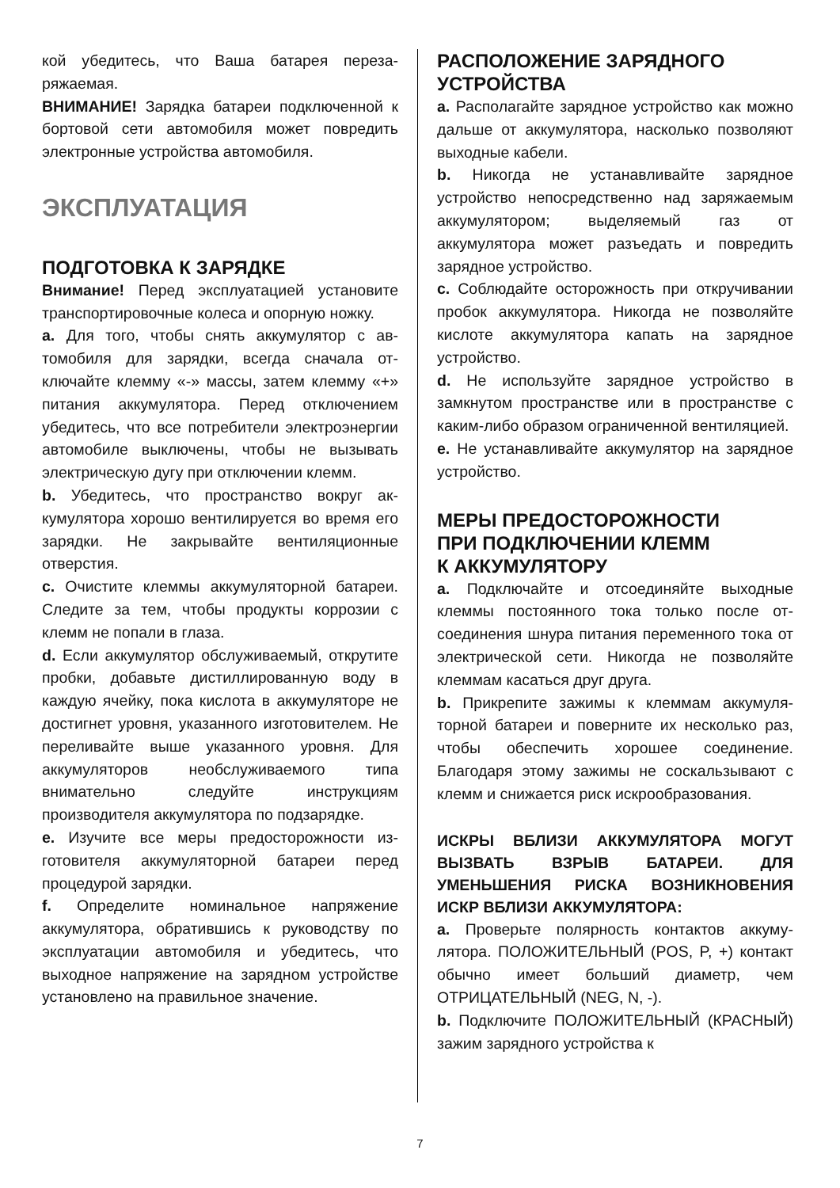кой убедитесь, что Ваша батарея переза­ряжаемая.
ВНИМАНИЕ! Зарядка батареи подключен­ной к бортовой сети автомобиля может по­вредить электронные устройства автомоби­ля.
ЭКСПЛУАТАЦИЯ
ПОДГОТОВКА К ЗАРЯДКЕ
Внимание! Перед эксплуатацией установи­те транспортировочные колеса и опорную ножку.
a. Для того, чтобы снять аккумулятор с ав­томобиля для зарядки, всегда сначала от­ключайте клемму «-» массы, затем клемму «+» питания аккумулятора. Перед отключе­нием убедитесь, что все потребители элек­троэнергии автомобиле выключены, чтобы не вызывать электрическую дугу при отклю­чении клемм.
b. Убедитесь, что пространство вокруг ак­кумулятора хорошо вентилируется во время его зарядки. Не закрывайте вентиляцион­ные отверстия.
c. Очистите клеммы аккумуляторной бата­реи. Следите за тем, чтобы продукты кор­розии с клемм не попали в глаза.
d. Если аккумулятор обслуживаемый, откру­тите пробки, добавьте дистиллированную воду в каждую ячейку, пока кислота в акку­муляторе не достигнет уровня, указанного изготовителем. Не переливайте выше ука­занного уровня. Для аккумуляторов необ­служиваемого типа внимательно следуйте инструкциям производителя аккумулятора по подзарядке.
e. Изучите все меры предосторожности из­готовителя аккумуляторной батареи перед процедурой зарядки.
f. Определите номинальное напряжение аккумулятора, обратившись к руководству по эксплуатации автомобиля и убедитесь, что выходное напряжение на зарядном устройстве установлено на правильное зна­чение.
РАСПОЛОЖЕНИЕ ЗАРЯДНОГО
УСТРОЙСТВА
a. Располагайте зарядное устройство как можно дальше от аккумулятора, насколько позволяют выходные кабели.
b. Никогда не устанавливайте зарядное устройство непосредственно над заряжае­мым аккумулятором; выделяемый газ от аккумулятора может разъедать и повредить зарядное устройство.
c. Соблюдайте осторожность при откручи­вании пробок аккумулятора. Никогда не позволяйте кислоте аккумулятора капать на зарядное устройство.
d. Не используйте зарядное устройство в замкнутом пространстве или в пространстве с каким-либо образом ограниченной венти­ляцией.
e. Не устанавливайте аккумулятор на за­рядное устройство.
МЕРЫ ПРЕДОСТОРОЖНОСТИ
ПРИ ПОДКЛЮЧЕНИИ КЛЕММ
К АККУМУЛЯТОРУ
a. Подключайте и отсоединяйте выходные клеммы постоянного тока только после от­соединения шнура питания переменного тока от электрической сети. Никогда не поз­воляйте клеммам касаться друг друга.
b. Прикрепите зажимы к клеммам аккумуля­торной батареи и поверните их несколько раз, чтобы обеспечить хорошее соедине­ние. Благодаря этому зажимы не соскаль­зывают с клемм и снижается риск искрооб­разования.
ИСКРЫ ВБЛИЗИ АККУМУЛЯТОРА МОГУТ ВЫЗВАТЬ ВЗРЫВ БАТАРЕИ. ДЛЯ УМЕНЬШЕНИЯ РИСКА ВОЗНИКНОВЕНИЯ ИСКР ВБЛИЗИ АККУМУЛЯТОРА:
a. Проверьте полярность контактов аккуму­лятора. ПОЛОЖИТЕЛЬНЫЙ (POS, P, +) контакт обычно имеет больший диаметр, чем ОТРИЦАТЕЛЬНЫЙ (NEG, N, -).
b. Подключите ПОЛОЖИТЕЛЬНЫЙ (КРАСНЫЙ) зажим зарядного устройства к
7